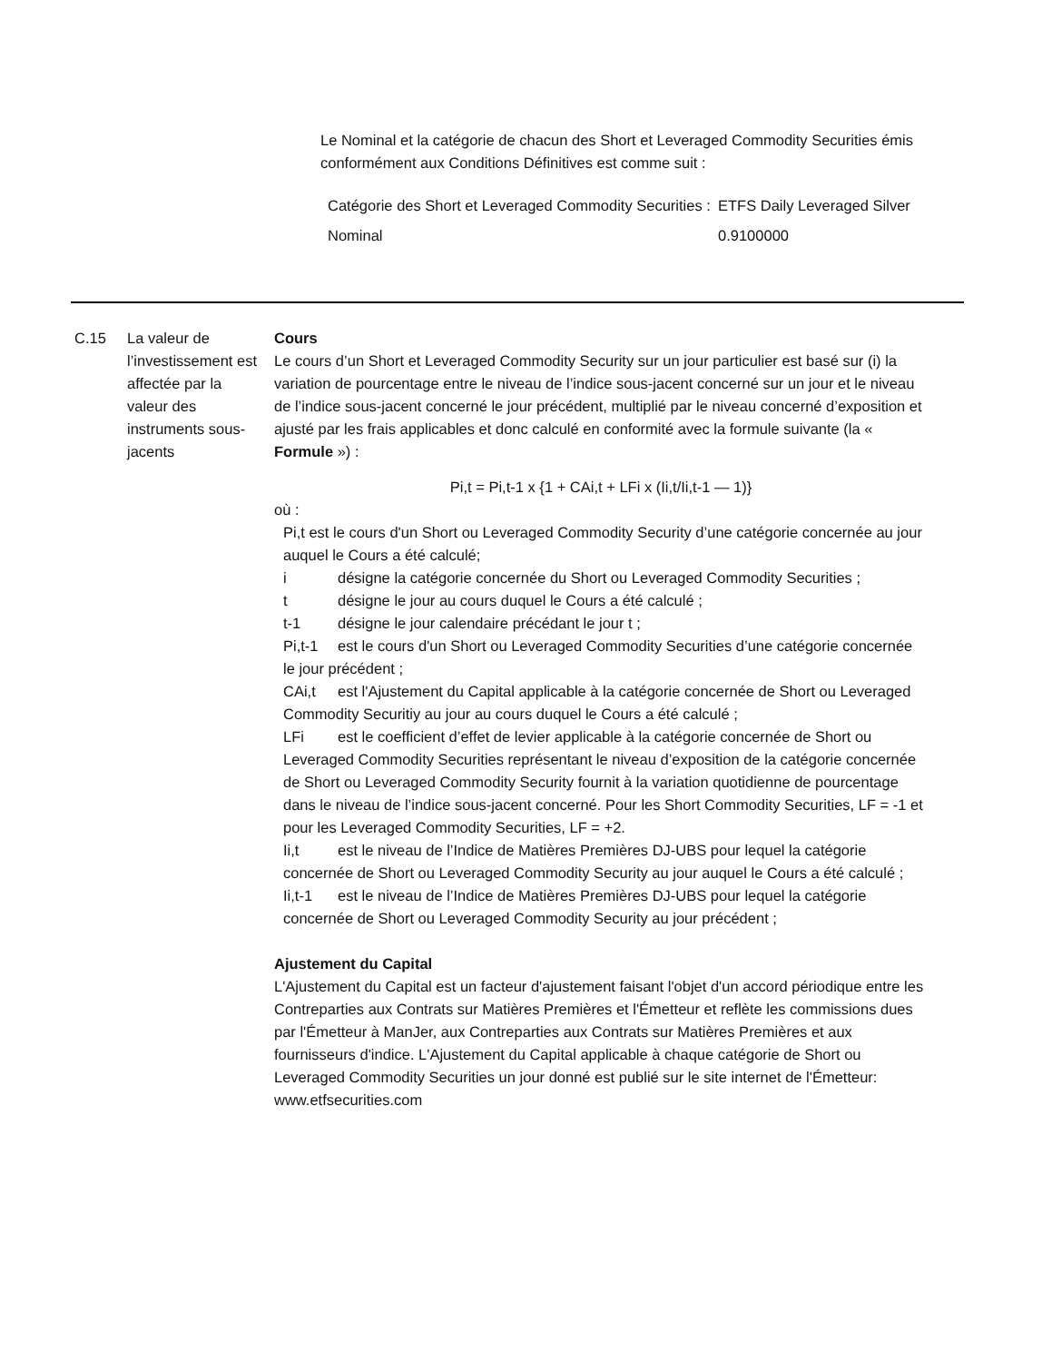Le Nominal et la catégorie de chacun des Short et Leveraged Commodity Securities émis conformément aux Conditions Définitives est comme suit :
| Catégorie des Short et Leveraged Commodity Securities : | ETFS Daily Leveraged Silver |
| Nominal | 0.9100000 |
C.15 La valeur de l’investissement est affectée par la valeur des instruments sous-jacents
Cours
Le cours d’un Short et Leveraged Commodity Security sur un jour particulier est basé sur (i) la variation de pourcentage entre le niveau de l’indice sous-jacent concerné sur un jour et le niveau de l’indice sous-jacent concerné le jour précédent, multiplié par le niveau concerné d’exposition et ajusté par les frais applicables et donc calculé en conformité avec la formule suivante (la « Formule ») :
Pi,t = Pi,t-1 x {1 + CAi,t + LFi x (Ii,t/Ii,t-1 — 1)}
où :
Pi,t est le cours d'un Short ou Leveraged Commodity Security d’une catégorie concernée au jour auquel le Cours a été calculé;
i désigne la catégorie concernée du Short ou Leveraged Commodity Securities ;
t désigne le jour au cours duquel le Cours a été calculé ;
t-1 désigne le jour calendaire précédant le jour t ;
Pi,t-1 est le cours d'un Short ou Leveraged Commodity Securities d’une catégorie concernée le jour précédent ;
CAi,t est l'Ajustement du Capital applicable à la catégorie concernée de Short ou Leveraged Commodity Securitiy au jour au cours duquel le Cours a été calculé ;
LFi est le coefficient d’effet de levier applicable à la catégorie concernée de Short ou Leveraged Commodity Securities représentant le niveau d’exposition de la catégorie concernée de Short ou Leveraged Commodity Security fournit à la variation quotidienne de pourcentage dans le niveau de l’indice sous-jacent concerné. Pour les Short Commodity Securities, LF = -1 et pour les Leveraged Commodity Securities, LF = +2.
Ii,t est le niveau de l’Indice de Matières Premières DJ-UBS pour lequel la catégorie concernée de Short ou Leveraged Commodity Security au jour auquel le Cours a été calculé ;
Ii,t-1 est le niveau de l’Indice de Matières Premières DJ-UBS pour lequel la catégorie concernée de Short ou Leveraged Commodity Security au jour précédent ;
Ajustement du Capital
L'Ajustement du Capital est un facteur d'ajustement faisant l'objet d'un accord périodique entre les Contreparties aux Contrats sur Matières Premières et l'Émetteur et reflète les commissions dues par l'Émetteur à ManJer, aux Contreparties aux Contrats sur Matières Premières et aux fournisseurs d'indice. L'Ajustement du Capital applicable à chaque catégorie de Short ou Leveraged Commodity Securities un jour donné est publié sur le site internet de l'Émetteur: www.etfsecurities.com